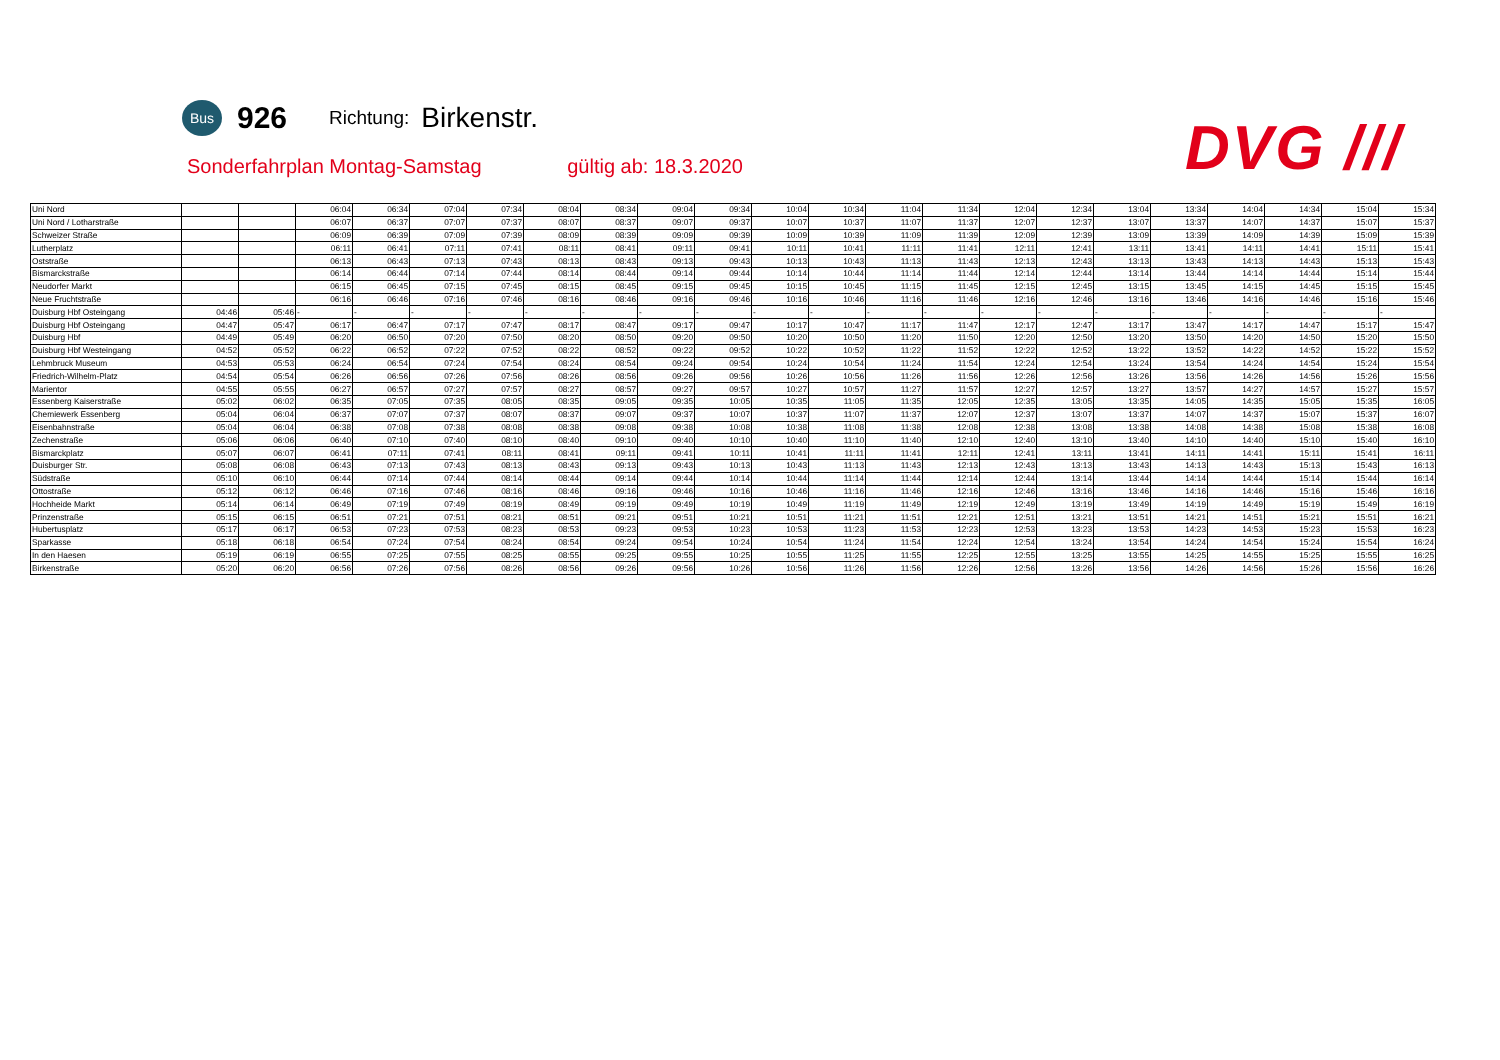Bus
926
Richtung:
Birkenstr.
Sonderfahrplan Montag-Samstag gültig ab: 18.3.2020
DVG ///
| Uni Nord | | | 06:04 | 06:34 | 07:04 | 07:34 | 08:04 | 08:34 | 09:04 | 09:34 | 10:04 | 10:34 | 11:04 | 11:34 | 12:04 | 12:34 | 13:04 | 13:34 | 14:04 | 14:34 | 15:04 | 15:34 |
| Uni Nord / Lotharstraße | | | 06:07 | 06:37 | 07:07 | 07:37 | 08:07 | 08:37 | 09:07 | 09:37 | 10:07 | 10:37 | 11:07 | 11:37 | 12:07 | 12:37 | 13:07 | 13:37 | 14:07 | 14:37 | 15:07 | 15:37 |
| Schweizer Straße | | | 06:09 | 06:39 | 07:09 | 07:39 | 08:09 | 08:39 | 09:09 | 09:39 | 10:09 | 10:39 | 11:09 | 11:39 | 12:09 | 12:39 | 13:09 | 13:39 | 14:09 | 14:39 | 15:09 | 15:39 |
| Lutherplatz | | | 06:11 | 06:41 | 07:11 | 07:41 | 08:11 | 08:41 | 09:11 | 09:41 | 10:11 | 10:41 | 11:11 | 11:41 | 12:11 | 12:41 | 13:11 | 13:41 | 14:11 | 14:41 | 15:11 | 15:41 |
| Oststraße | | | 06:13 | 06:43 | 07:13 | 07:43 | 08:13 | 08:43 | 09:13 | 09:43 | 10:13 | 10:43 | 11:13 | 11:43 | 12:13 | 12:43 | 13:13 | 13:43 | 14:13 | 14:43 | 15:13 | 15:43 |
| Bismarckstraße | | | 06:14 | 06:44 | 07:14 | 07:44 | 08:14 | 08:44 | 09:14 | 09:44 | 10:14 | 10:44 | 11:14 | 11:44 | 12:14 | 12:44 | 13:14 | 13:44 | 14:14 | 14:44 | 15:14 | 15:44 |
| Neudorfer Markt | | | 06:15 | 06:45 | 07:15 | 07:45 | 08:15 | 08:45 | 09:15 | 09:45 | 10:15 | 10:45 | 11:15 | 11:45 | 12:15 | 12:45 | 13:15 | 13:45 | 14:15 | 14:45 | 15:15 | 15:45 |
| Neue Fruchtstraße | | | 06:16 | 06:46 | 07:16 | 07:46 | 08:16 | 08:46 | 09:16 | 09:46 | 10:16 | 10:46 | 11:16 | 11:46 | 12:16 | 12:46 | 13:16 | 13:46 | 14:16 | 14:46 | 15:16 | 15:46 |
| Duisburg Hbf Osteingang | 04:46 | 05:46 | - | - | - | - | - | - | - | - | - | - | - | - | - | - | - | - | - | - | - | - |
| Duisburg Hbf Osteingang | 04:47 | 05:47 | 06:17 | 06:47 | 07:17 | 07:47 | 08:17 | 08:47 | 09:17 | 09:47 | 10:17 | 10:47 | 11:17 | 11:47 | 12:17 | 12:47 | 13:17 | 13:47 | 14:17 | 14:47 | 15:17 | 15:47 |
| Duisburg Hbf | 04:49 | 05:49 | 06:20 | 06:50 | 07:20 | 07:50 | 08:20 | 08:50 | 09:20 | 09:50 | 10:20 | 10:50 | 11:20 | 11:50 | 12:20 | 12:50 | 13:20 | 13:50 | 14:20 | 14:50 | 15:20 | 15:50 |
| Duisburg Hbf Westeingang | 04:52 | 05:52 | 06:22 | 06:52 | 07:22 | 07:52 | 08:22 | 08:52 | 09:22 | 09:52 | 10:22 | 10:52 | 11:22 | 11:52 | 12:22 | 12:52 | 13:22 | 13:52 | 14:22 | 14:52 | 15:22 | 15:52 |
| Lehmbruck Museum | 04:53 | 05:53 | 06:24 | 06:54 | 07:24 | 07:54 | 08:24 | 08:54 | 09:24 | 09:54 | 10:24 | 10:54 | 11:24 | 11:54 | 12:24 | 12:54 | 13:24 | 13:54 | 14:24 | 14:54 | 15:24 | 15:54 |
| Friedrich-Wilhelm-Platz | 04:54 | 05:54 | 06:26 | 06:56 | 07:26 | 07:56 | 08:26 | 08:56 | 09:26 | 09:56 | 10:26 | 10:56 | 11:26 | 11:56 | 12:26 | 12:56 | 13:26 | 13:56 | 14:26 | 14:56 | 15:26 | 15:56 |
| Marientor | 04:55 | 05:55 | 06:27 | 06:57 | 07:27 | 07:57 | 08:27 | 08:57 | 09:27 | 09:57 | 10:27 | 10:57 | 11:27 | 11:57 | 12:27 | 12:57 | 13:27 | 13:57 | 14:27 | 14:57 | 15:27 | 15:57 |
| Essenberg Kaiserstraße | 05:02 | 06:02 | 06:35 | 07:05 | 07:35 | 08:05 | 08:35 | 09:05 | 09:35 | 10:05 | 10:35 | 11:05 | 11:35 | 12:05 | 12:35 | 13:05 | 13:35 | 14:05 | 14:35 | 15:05 | 15:35 | 16:05 |
| Chemiewerk Essenberg | 05:04 | 06:04 | 06:37 | 07:07 | 07:37 | 08:07 | 08:37 | 09:07 | 09:37 | 10:07 | 10:37 | 11:07 | 11:37 | 12:07 | 12:37 | 13:07 | 13:37 | 14:07 | 14:37 | 15:07 | 15:37 | 16:07 |
| Eisenbahnstraße | 05:04 | 06:04 | 06:38 | 07:08 | 07:38 | 08:08 | 08:38 | 09:08 | 09:38 | 10:08 | 10:38 | 11:08 | 11:38 | 12:08 | 12:38 | 13:08 | 13:38 | 14:08 | 14:38 | 15:08 | 15:38 | 16:08 |
| Zechenstraße | 05:06 | 06:06 | 06:40 | 07:10 | 07:40 | 08:10 | 08:40 | 09:10 | 09:40 | 10:10 | 10:40 | 11:10 | 11:40 | 12:10 | 12:40 | 13:10 | 13:40 | 14:10 | 14:40 | 15:10 | 15:40 | 16:10 |
| Bismarckplatz | 05:07 | 06:07 | 06:41 | 07:11 | 07:41 | 08:11 | 08:41 | 09:11 | 09:41 | 10:11 | 10:41 | 11:11 | 11:41 | 12:11 | 12:41 | 13:11 | 13:41 | 14:11 | 14:41 | 15:11 | 15:41 | 16:11 |
| Duisburger Str. | 05:08 | 06:08 | 06:43 | 07:13 | 07:43 | 08:13 | 08:43 | 09:13 | 09:43 | 10:13 | 10:43 | 11:13 | 11:43 | 12:13 | 12:43 | 13:13 | 13:43 | 14:13 | 14:43 | 15:13 | 15:43 | 16:13 |
| Südstraße | 05:10 | 06:10 | 06:44 | 07:14 | 07:44 | 08:14 | 08:44 | 09:14 | 09:44 | 10:14 | 10:44 | 11:14 | 11:44 | 12:14 | 12:44 | 13:14 | 13:44 | 14:14 | 14:44 | 15:14 | 15:44 | 16:14 |
| Ottostraße | 05:12 | 06:12 | 06:46 | 07:16 | 07:46 | 08:16 | 08:46 | 09:16 | 09:46 | 10:16 | 10:46 | 11:16 | 11:46 | 12:16 | 12:46 | 13:16 | 13:46 | 14:16 | 14:46 | 15:16 | 15:46 | 16:16 |
| Hochheide Markt | 05:14 | 06:14 | 06:49 | 07:19 | 07:49 | 08:19 | 08:49 | 09:19 | 09:49 | 10:19 | 10:49 | 11:19 | 11:49 | 12:19 | 12:49 | 13:19 | 13:49 | 14:19 | 14:49 | 15:19 | 15:49 | 16:19 |
| Prinzenstraße | 05:15 | 06:15 | 06:51 | 07:21 | 07:51 | 08:21 | 08:51 | 09:21 | 09:51 | 10:21 | 10:51 | 11:21 | 11:51 | 12:21 | 12:51 | 13:21 | 13:51 | 14:21 | 14:51 | 15:21 | 15:51 | 16:21 |
| Hubertusplatz | 05:17 | 06:17 | 06:53 | 07:23 | 07:53 | 08:23 | 08:53 | 09:23 | 09:53 | 10:23 | 10:53 | 11:23 | 11:53 | 12:23 | 12:53 | 13:23 | 13:53 | 14:23 | 14:53 | 15:23 | 15:53 | 16:23 |
| Sparkasse | 05:18 | 06:18 | 06:54 | 07:24 | 07:54 | 08:24 | 08:54 | 09:24 | 09:54 | 10:24 | 10:54 | 11:24 | 11:54 | 12:24 | 12:54 | 13:24 | 13:54 | 14:24 | 14:54 | 15:24 | 15:54 | 16:24 |
| In den Haesen | 05:19 | 06:19 | 06:55 | 07:25 | 07:55 | 08:25 | 08:55 | 09:25 | 09:55 | 10:25 | 10:55 | 11:25 | 11:55 | 12:25 | 12:55 | 13:25 | 13:55 | 14:25 | 14:55 | 15:25 | 15:55 | 16:25 |
| Birkenstraße | 05:20 | 06:20 | 06:56 | 07:26 | 07:56 | 08:26 | 08:56 | 09:26 | 09:56 | 10:26 | 10:56 | 11:26 | 11:56 | 12:26 | 12:56 | 13:26 | 13:56 | 14:26 | 14:56 | 15:26 | 15:56 | 16:26 |